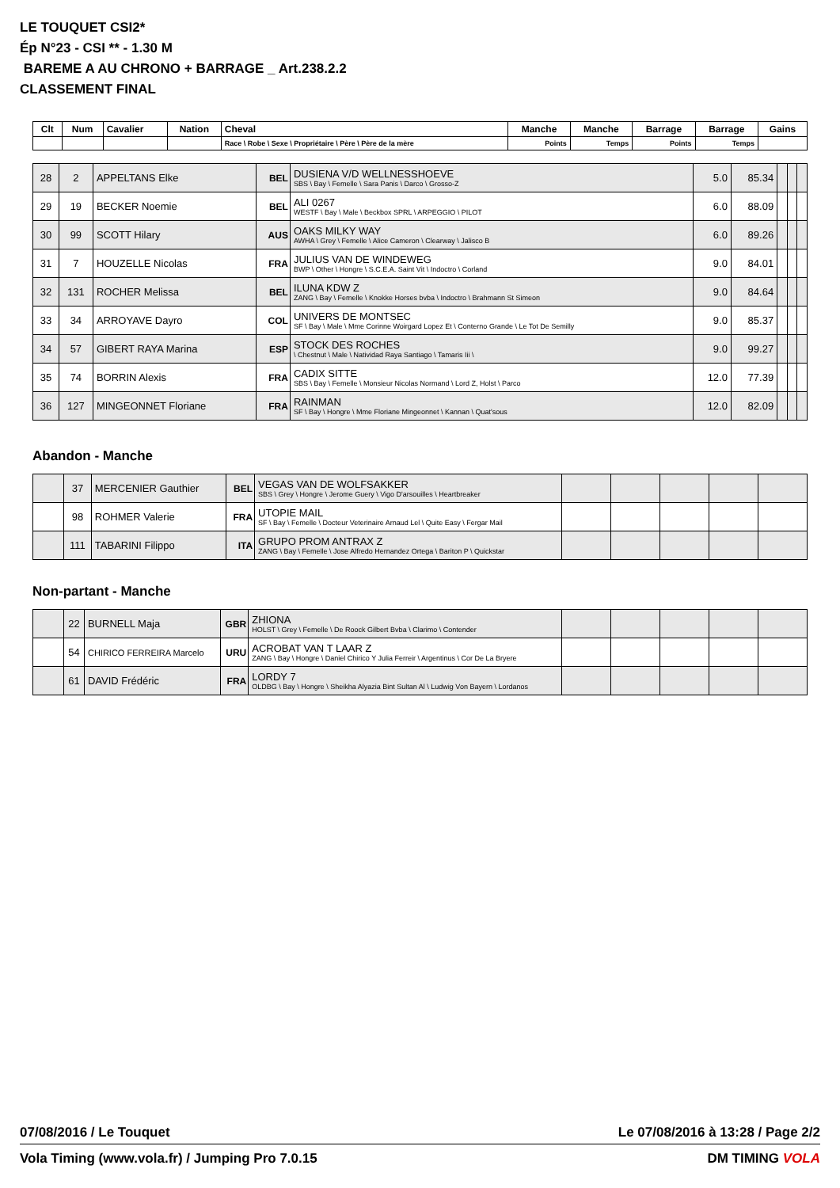LE TOUQUET CSI2*
Ép N°23 - CSI ** - 1.30 M
BAREME A AU CHRONO + BARRAGE _ Art.238.2.2
CLASSEMENT FINAL
| Clt | Num | Cavalier | Nation | Cheval | Manche | Manche | Barrage | Barrage | Gains |
| --- | --- | --- | --- | --- | --- | --- | --- | --- | --- |
| | | | | Race \ Robe \ Sexe \ Propriétaire \ Père \ Père de la mère | Points | Temps | Points | Temps | |
| 28 | 2 | APPELTANS Elke | BEL | DUSIENA V/D WELLNESSHOEVE SBS \ Bay \ Femelle \ Sara Panis \ Darco \ Grosso-Z | 5.0 | 85.34 | | | |
| 29 | 19 | BECKER Noemie | BEL | ALI 0267 WESTF \ Bay \ Male \ Beckbox SPRL \ ARPEGGIO \ PILOT | 6.0 | 88.09 | | | |
| 30 | 99 | SCOTT Hilary | AUS | OAKS MILKY WAY AWHA \ Grey \ Femelle \ Alice Cameron \ Clearway \ Jalisco B | 6.0 | 89.26 | | | |
| 31 | 7 | HOUZELLE Nicolas | FRA | JULIUS VAN DE WINDEWEG BWP \ Other \ Hongre \ S.C.E.A. Saint Vit \ Indoctro \ Corland | 9.0 | 84.01 | | | |
| 32 | 131 | ROCHER Melissa | BEL | ILUNA KDW Z ZANG \ Bay \ Femelle \ Knokke Horses bvba \ Indoctro \ Brahmann St Simeon | 9.0 | 84.64 | | | |
| 33 | 34 | ARROYAVE Dayro | COL | UNIVERS DE MONTSEC SF \ Bay \ Male \ Mme Corinne Woirgard Lopez Et \ Conterno Grande \ Le Tot De Semilly | 9.0 | 85.37 | | | |
| 34 | 57 | GIBERT RAYA Marina | ESP | STOCK DES ROCHES \ Chestnut \ Male \ Natividad Raya Santiago \ Tamaris Iii \ | 9.0 | 99.27 | | | |
| 35 | 74 | BORRIN Alexis | FRA | CADIX SITTE SBS \ Bay \ Femelle \ Monsieur Nicolas Normand \ Lord Z, Holst \ Parco | 12.0 | 77.39 | | | |
| 36 | 127 | MINGEONNET Floriane | FRA | RAINMAN SF \ Bay \ Hongre \ Mme Floriane Mingeonnet \ Kannan \ Quat'sous | 12.0 | 82.09 | | | |
Abandon - Manche
| | 37 | MERCENIER Gauthier | BEL | VEGAS VAN DE WOLFSAKKER SBS \ Grey \ Hongre \ Jerome Guery \ Vigo D'arsouilles \ Heartbreaker | | | | | |
| | 98 | ROHMER Valerie | FRA | UTOPIE MAIL SF \ Bay \ Femelle \ Docteur Veterinaire Arnaud Lel \ Quite Easy \ Fergar Mail | | | | | |
| | 111 | TABARINI Filippo | ITA | GRUPO PROM ANTRAX Z ZANG \ Bay \ Femelle \ Jose Alfredo Hernandez Ortega \ Bariton P \ Quickstar | | | | | |
Non-partant - Manche
| | 22 | BURNELL Maja | GBR | ZHIONA HOLST \ Grey \ Femelle \ De Roock Gilbert Bvba \ Clarimo \ Contender | | | | | |
| | 54 | CHIRICO FERREIRA Marcelo | URU | ACROBAT VAN T LAAR Z ZANG \ Bay \ Hongre \ Daniel Chirico Y Julia Ferreir \ Argentinus \ Cor De La Bryere | | | | | |
| | 61 | DAVID Frédéric | FRA | LORDY 7 OLDBG \ Bay \ Hongre \ Sheikha Alyazia Bint Sultan Al \ Ludwig Von Bayern \ Lordanos | | | | | |
07/08/2016 / Le Touquet Le 07/08/2016 à 13:28 / Page 2/2
Vola Timing (www.vola.fr) / Jumping Pro 7.0.15 DM TIMING VOLA